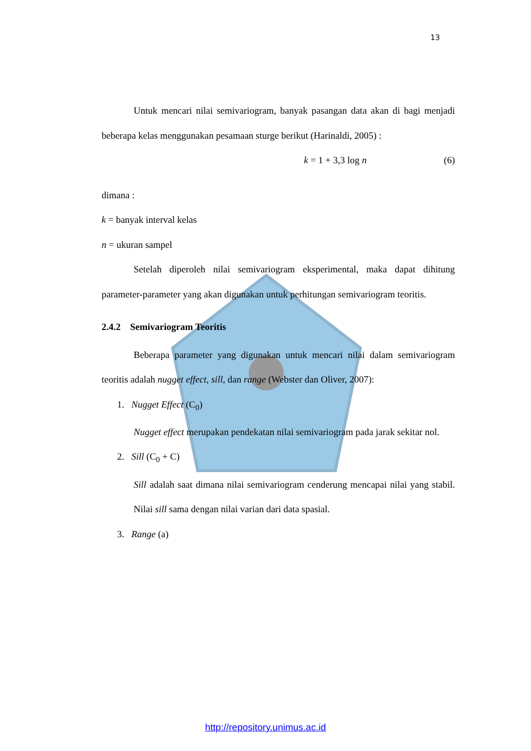13
Untuk mencari nilai semivariogram, banyak pasangan data akan di bagi menjadi beberapa kelas menggunakan pesamaan sturge berikut (Harinaldi, 2005) :
k = 1 + 3,3 log n (6)
dimana :
k = banyak interval kelas
n = ukuran sampel
Setelah diperoleh nilai semivariogram eksperimental, maka dapat dihitung parameter-parameter yang akan digunakan untuk perhitungan semivariogram teoritis.
2.4.2 Semivariogram Teoritis
Beberapa parameter yang digunakan untuk mencari nilai dalam semivariogram teoritis adalah nugget effect, sill, dan range (Webster dan Oliver, 2007):
1. Nugget Effect (C<sub>0</sub>)
Nugget effect merupakan pendekatan nilai semivariogram pada jarak sekitar nol.
2. Sill (C<sub>0</sub> + C)
Sill adalah saat dimana nilai semivariogram cenderung mencapai nilai yang stabil. Nilai sill sama dengan nilai varian dari data spasial.
3. Range (a)
http://repository.unimus.ac.id